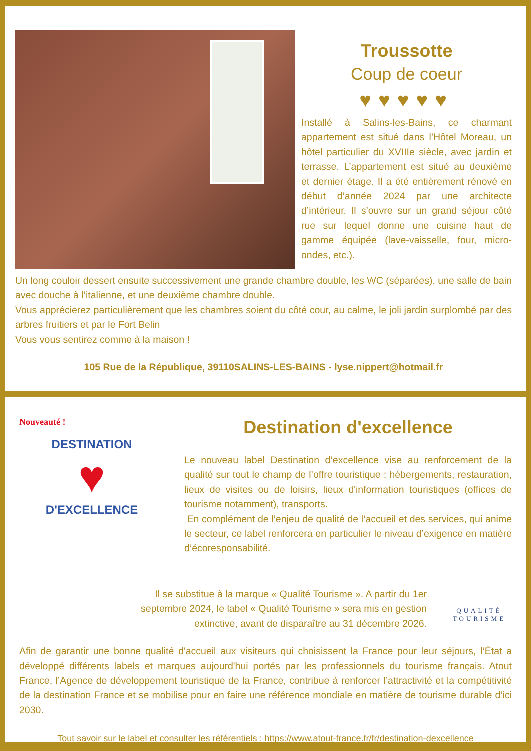Troussotte
Coup de coeur
♥♥♥♥♥
Installé à Salins-les-Bains, ce charmant appartement est situé dans l’Hôtel Moreau, un hôtel particulier du XVIIIe siècle, avec jardin et terrasse. L’appartement est situé au deuxième et dernier étage. Il a été entièrement rénové en début d’année 2024 par une architecte d’intérieur. Il s’ouvre sur un grand séjour côté rue sur lequel donne une cuisine haut de gamme équipée (lave-vaisselle, four, micro-ondes, etc.).
Un long couloir dessert ensuite successivement une grande chambre double, les WC (séparées), une salle de bain avec douche à l’italienne, et une deuxième chambre double.
Vous apprécierez particulièrement que les chambres soient du côté cour, au calme, le joli jardin surplombé par des arbres fruitiers et par le Fort Belin
Vous vous sentirez comme à la maison !
105 Rue de la République, 39110SALINS-LES-BAINS - lyse.nippert@hotmail.fr
Nouveauté !
DESTINATION
♥
D'EXCELLENCE
Destination d'excellence
Le nouveau label Destination d’excellence vise au renforcement de la qualité sur tout le champ de l’offre touristique : hébergements, restauration, lieux de visites ou de loisirs, lieux d'information touristiques (offices de tourisme notamment), transports.
En complément de l’enjeu de qualité de l’accueil et des services, qui anime le secteur, ce label renforcera en particulier le niveau d’exigence en matière d’écoresponsabilité.
Il se substitue à la marque « Qualité Tourisme ». A partir du 1er septembre 2024, le label « Qualité Tourisme » sera mis en gestion extinctive, avant de disparaître au 31 décembre 2026.
QUALITÉ TOURISME
Afin de garantir une bonne qualité d'accueil aux visiteurs qui choisissent la France pour leur séjours, l’État a développé différents labels et marques aujourd'hui portés par les professionnels du tourisme français. Atout France, l’Agence de développement touristique de la France, contribue à renforcer l’attractivité et la compétitivité de la destination France et se mobilise pour en faire une référence mondiale en matière de tourisme durable d’ici 2030.
Tout savoir sur le label et consulter les référentiels : https://www.atout-france.fr/fr/destination-dexcellence